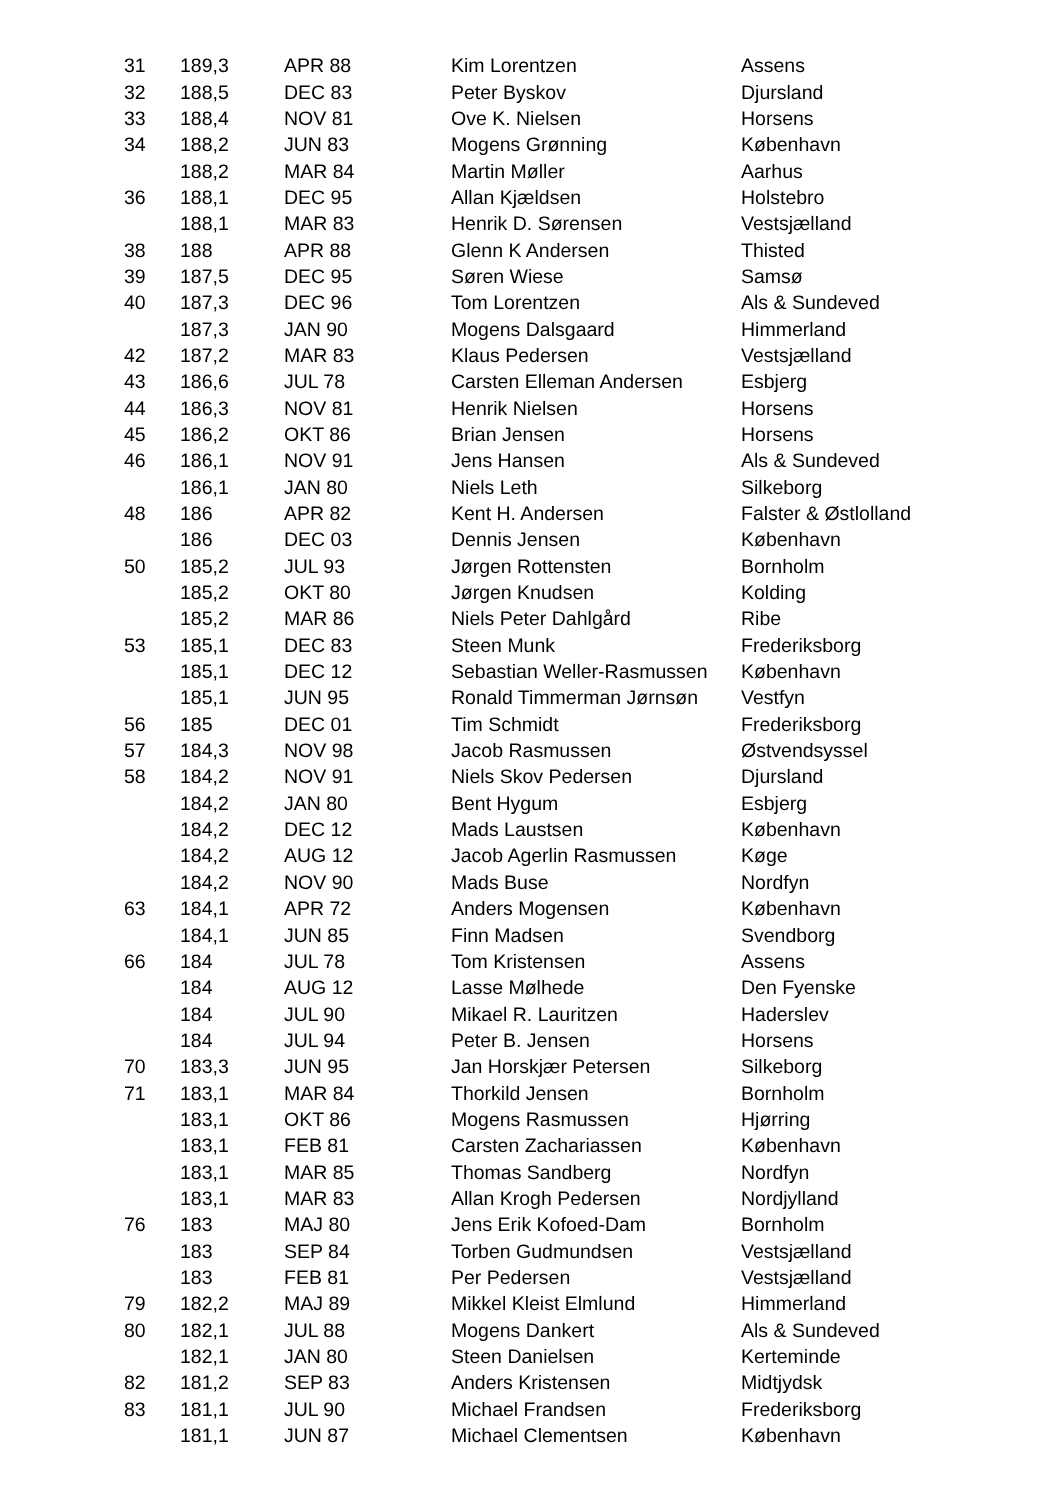| 31 | 189,3 | APR 88 | Kim Lorentzen | Assens |
| 32 | 188,5 | DEC 83 | Peter Byskov | Djursland |
| 33 | 188,4 | NOV 81 | Ove K. Nielsen | Horsens |
| 34 | 188,2 | JUN 83 | Mogens Grønning | København |
| | 188,2 | MAR 84 | Martin Møller | Aarhus |
| 36 | 188,1 | DEC 95 | Allan Kjældsen | Holstebro |
| | 188,1 | MAR 83 | Henrik D. Sørensen | Vestsjælland |
| 38 | 188 | APR 88 | Glenn K Andersen | Thisted |
| 39 | 187,5 | DEC 95 | Søren Wiese | Samsø |
| 40 | 187,3 | DEC 96 | Tom Lorentzen | Als & Sundeved |
| | 187,3 | JAN 90 | Mogens Dalsgaard | Himmerland |
| 42 | 187,2 | MAR 83 | Klaus Pedersen | Vestsjælland |
| 43 | 186,6 | JUL 78 | Carsten Elleman Andersen | Esbjerg |
| 44 | 186,3 | NOV 81 | Henrik Nielsen | Horsens |
| 45 | 186,2 | OKT 86 | Brian Jensen | Horsens |
| 46 | 186,1 | NOV 91 | Jens Hansen | Als & Sundeved |
| | 186,1 | JAN 80 | Niels Leth | Silkeborg |
| 48 | 186 | APR 82 | Kent H. Andersen | Falster & Østlolland |
| | 186 | DEC 03 | Dennis Jensen | København |
| 50 | 185,2 | JUL 93 | Jørgen Rottensten | Bornholm |
| | 185,2 | OKT 80 | Jørgen Knudsen | Kolding |
| | 185,2 | MAR 86 | Niels Peter Dahlgård | Ribe |
| 53 | 185,1 | DEC 83 | Steen Munk | Frederiksborg |
| | 185,1 | DEC 12 | Sebastian Weller-Rasmussen | København |
| | 185,1 | JUN 95 | Ronald Timmerman Jørnsøn | Vestfyn |
| 56 | 185 | DEC 01 | Tim Schmidt | Frederiksborg |
| 57 | 184,3 | NOV 98 | Jacob Rasmussen | Østvendsyssel |
| 58 | 184,2 | NOV 91 | Niels Skov Pedersen | Djursland |
| | 184,2 | JAN 80 | Bent Hygum | Esbjerg |
| | 184,2 | DEC 12 | Mads Laustsen | København |
| | 184,2 | AUG 12 | Jacob Agerlin Rasmussen | Køge |
| | 184,2 | NOV 90 | Mads Buse | Nordfyn |
| 63 | 184,1 | APR 72 | Anders Mogensen | København |
| | 184,1 | JUN 85 | Finn Madsen | Svendborg |
| 66 | 184 | JUL 78 | Tom Kristensen | Assens |
| | 184 | AUG 12 | Lasse Mølhede | Den Fyenske |
| | 184 | JUL 90 | Mikael R. Lauritzen | Haderslev |
| | 184 | JUL 94 | Peter B. Jensen | Horsens |
| 70 | 183,3 | JUN 95 | Jan Horskjær Petersen | Silkeborg |
| 71 | 183,1 | MAR 84 | Thorkild Jensen | Bornholm |
| | 183,1 | OKT 86 | Mogens Rasmussen | Hjørring |
| | 183,1 | FEB 81 | Carsten Zachariassen | København |
| | 183,1 | MAR 85 | Thomas Sandberg | Nordfyn |
| | 183,1 | MAR 83 | Allan Krogh Pedersen | Nordjylland |
| 76 | 183 | MAJ 80 | Jens Erik Kofoed-Dam | Bornholm |
| | 183 | SEP 84 | Torben Gudmundsen | Vestsjælland |
| | 183 | FEB 81 | Per Pedersen | Vestsjælland |
| 79 | 182,2 | MAJ 89 | Mikkel Kleist Elmlund | Himmerland |
| 80 | 182,1 | JUL 88 | Mogens Dankert | Als & Sundeved |
| | 182,1 | JAN 80 | Steen Danielsen | Kerteminde |
| 82 | 181,2 | SEP 83 | Anders Kristensen | Midtjydsk |
| 83 | 181,1 | JUL 90 | Michael Frandsen | Frederiksborg |
| | 181,1 | JUN 87 | Michael Clementsen | København |